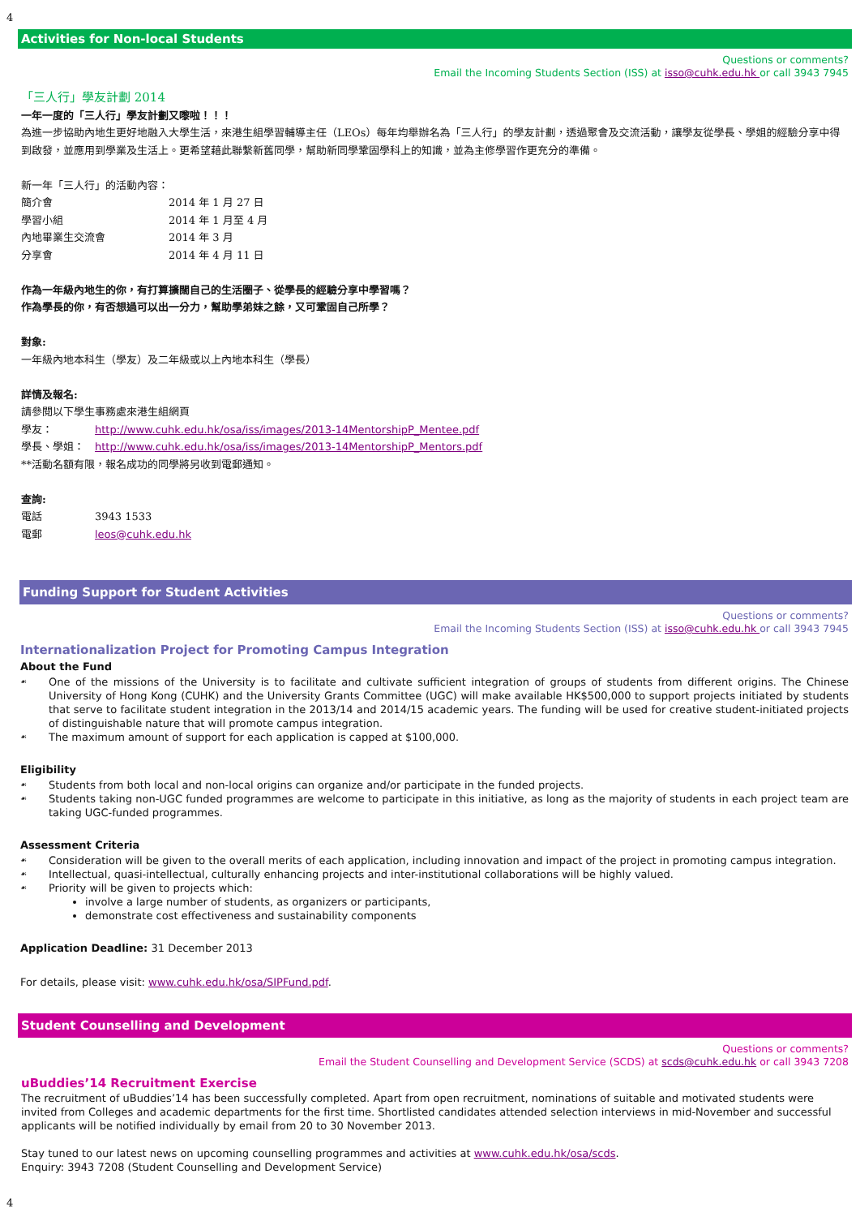4
Activities for Non-local Students
Questions or comments?
Email the Incoming Students Section (ISS) at isso@cuhk.edu.hk or call 3943 7945
「三人行」學友計劃 2014
一年一度的「三人行」學友計劃又嚟啦！！！
為進一步協助內地生更好地融入大學生活，來港生組學習輔導主任（LEOs）每年均舉辦名為「三人行」的學友計劃，透過聚會及交流活動，讓學友從學長、學姐的經驗分享中得到啟發，並應用到學業及生活上。更希望藉此聯繫新舊同學，幫助新同學鞏固學科上的知識，並為主修學習作更充分的準備。
新一年「三人行」的活動內容：
| 簡介會 | 2014 年 1 月 27 日 |
| 學習小組 | 2014 年 1 月至 4 月 |
| 內地畢業生交流會 | 2014 年 3 月 |
| 分享會 | 2014 年 4 月 11 日 |
作為一年級內地生的你，有打算擴闊自己的生活圈子、從學長的經驗分享中學習嗎？
作為學長的你，有否想過可以出一分力，幫助學弟妹之餘，又可鞏固自己所學？
對象:
一年級內地本科生（學友）及二年級或以上內地本科生（學長）
詳情及報名:
請參閱以下學生事務處來港生組網頁
| 學友： | http://www.cuhk.edu.hk/osa/iss/images/2013-14MentorshipP_Mentee.pdf |
| 學長、學姐： | http://www.cuhk.edu.hk/osa/iss/images/2013-14MentorshipP_Mentors.pdf |
**活動名額有限，報名成功的同學將另收到電郵通知。
查詢:
| 電話 | 3943 1533 |
| 電郵 | leos@cuhk.edu.hk |
Funding Support for Student Activities
Questions or comments?
Email the Incoming Students Section (ISS) at isso@cuhk.edu.hk or call 3943 7945
Internationalization Project for Promoting Campus Integration
About the Fund
☙ One of the missions of the University is to facilitate and cultivate sufficient integration of groups of students from different origins. The Chinese University of Hong Kong (CUHK) and the University Grants Committee (UGC) will make available HK$500,000 to support projects initiated by students that serve to facilitate student integration in the 2013/14 and 2014/15 academic years. The funding will be used for creative student-initiated projects of distinguishable nature that will promote campus integration.
☙ The maximum amount of support for each application is capped at $100,000.
Eligibility
☙ Students from both local and non-local origins can organize and/or participate in the funded projects.
☙ Students taking non-UGC funded programmes are welcome to participate in this initiative, as long as the majority of students in each project team are taking UGC-funded programmes.
Assessment Criteria
☙ Consideration will be given to the overall merits of each application, including innovation and impact of the project in promoting campus integration.
☙ Intellectual, quasi-intellectual, culturally enhancing projects and inter-institutional collaborations will be highly valued.
☙ Priority will be given to projects which:
involve a large number of students, as organizers or participants,
demonstrate cost effectiveness and sustainability components
Application Deadline: 31 December 2013
For details, please visit: www.cuhk.edu.hk/osa/SIPFund.pdf.
Student Counselling and Development
Questions or comments?
Email the Student Counselling and Development Service (SCDS) at scds@cuhk.edu.hk or call 3943 7208
uBuddies’14 Recruitment Exercise
The recruitment of uBuddies’14 has been successfully completed. Apart from open recruitment, nominations of suitable and motivated students were invited from Colleges and academic departments for the first time. Shortlisted candidates attended selection interviews in mid-November and successful applicants will be notified individually by email from 20 to 30 November 2013.
Stay tuned to our latest news on upcoming counselling programmes and activities at www.cuhk.edu.hk/osa/scds.
Enquiry: 3943 7208 (Student Counselling and Development Service)
4